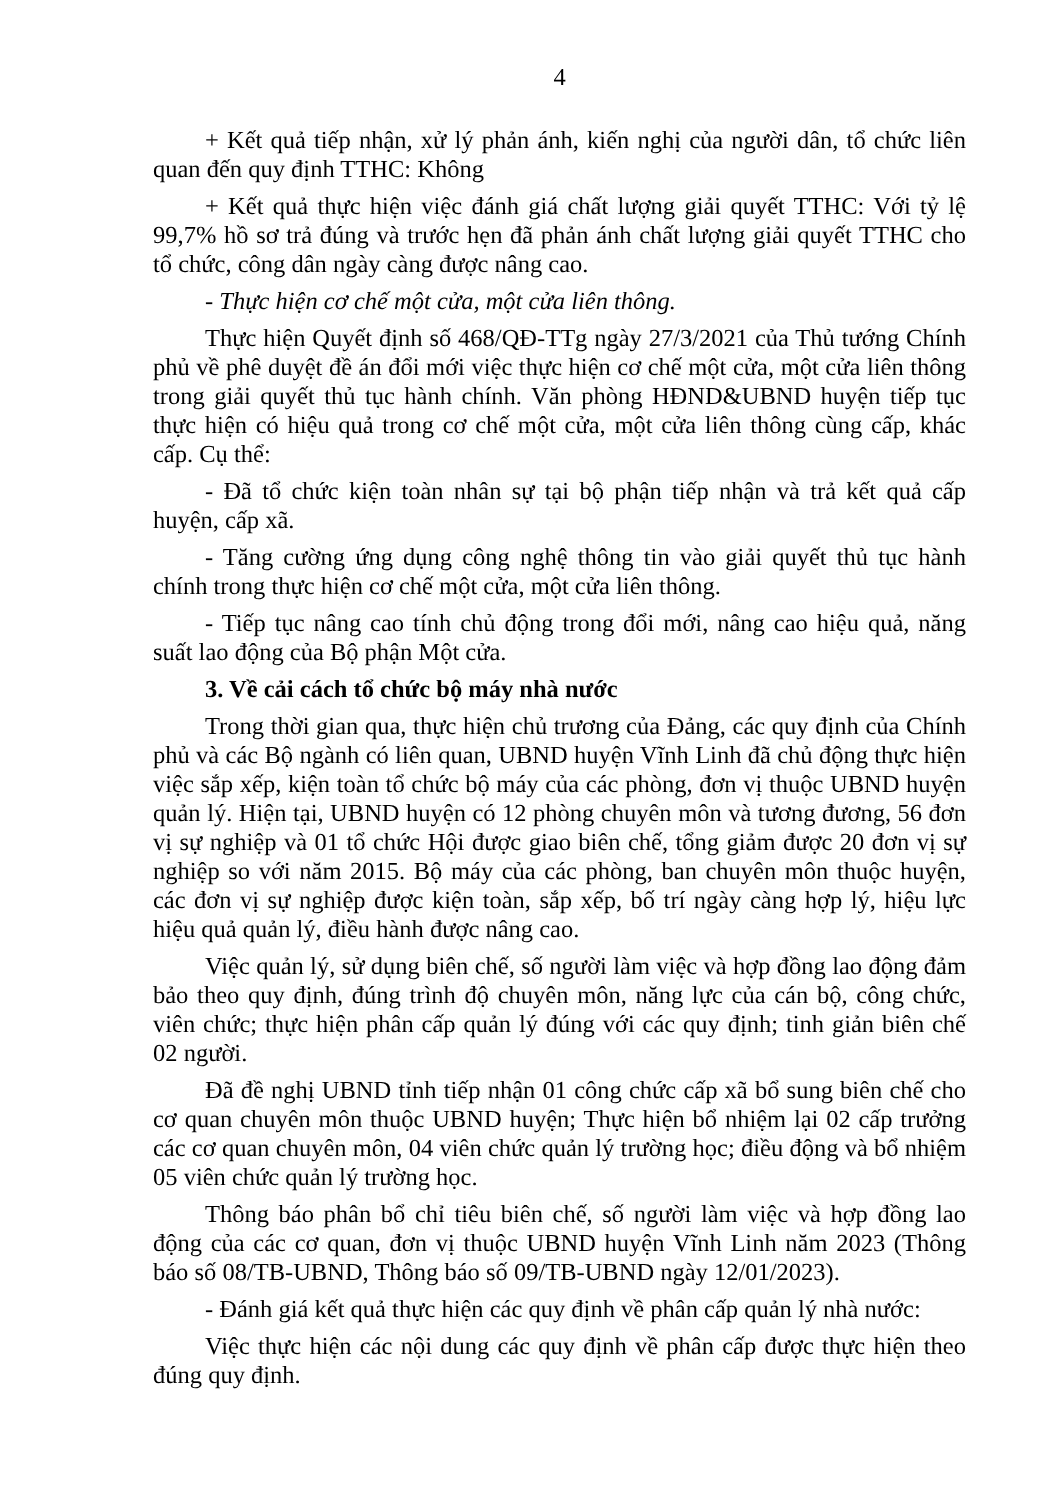4
+ Kết quả tiếp nhận, xử lý phản ánh, kiến nghị của người dân, tổ chức liên quan đến quy định TTHC: Không
+ Kết quả thực hiện việc đánh giá chất lượng giải quyết TTHC: Với tỷ lệ 99,7% hồ sơ trả đúng và trước hẹn đã phản ánh chất lượng giải quyết TTHC cho tổ chức, công dân ngày càng được nâng cao.
- Thực hiện cơ chế một cửa, một cửa liên thông.
Thực hiện Quyết định số 468/QĐ-TTg ngày 27/3/2021 của Thủ tướng Chính phủ về phê duyệt đề án đổi mới việc thực hiện cơ chế một cửa, một cửa liên thông trong giải quyết thủ tục hành chính. Văn phòng HĐND&UBND huyện tiếp tục thực hiện có hiệu quả trong cơ chế một cửa, một cửa liên thông cùng cấp, khác cấp. Cụ thể:
- Đã tổ chức kiện toàn nhân sự tại bộ phận tiếp nhận và trả kết quả cấp huyện, cấp xã.
- Tăng cường ứng dụng công nghệ thông tin vào giải quyết thủ tục hành chính trong thực hiện cơ chế một cửa, một cửa liên thông.
- Tiếp tục nâng cao tính chủ động trong đổi mới, nâng cao hiệu quả, năng suất lao động của Bộ phận Một cửa.
3. Về cải cách tổ chức bộ máy nhà nước
Trong thời gian qua, thực hiện chủ trương của Đảng, các quy định của Chính phủ và các Bộ ngành có liên quan, UBND huyện Vĩnh Linh đã chủ động thực hiện việc sắp xếp, kiện toàn tổ chức bộ máy của các phòng, đơn vị thuộc UBND huyện quản lý. Hiện tại, UBND huyện có 12 phòng chuyên môn và tương đương, 56 đơn vị sự nghiệp và 01 tổ chức Hội được giao biên chế, tổng giảm được 20 đơn vị sự nghiệp so với năm 2015. Bộ máy của các phòng, ban chuyên môn thuộc huyện, các đơn vị sự nghiệp được kiện toàn, sắp xếp, bố trí ngày càng hợp lý, hiệu lực hiệu quả quản lý, điều hành được nâng cao.
Việc quản lý, sử dụng biên chế, số người làm việc và hợp đồng lao động đảm bảo theo quy định, đúng trình độ chuyên môn, năng lực của cán bộ, công chức, viên chức; thực hiện phân cấp quản lý đúng với các quy định; tinh giản biên chế 02 người.
Đã đề nghị UBND tỉnh tiếp nhận 01 công chức cấp xã bổ sung biên chế cho cơ quan chuyên môn thuộc UBND huyện; Thực hiện bổ nhiệm lại 02 cấp trưởng các cơ quan chuyên môn, 04 viên chức quản lý trường học; điều động và bổ nhiệm 05 viên chức quản lý trường học.
Thông báo phân bổ chỉ tiêu biên chế, số người làm việc và hợp đồng lao động của các cơ quan, đơn vị thuộc UBND huyện Vĩnh Linh năm 2023 (Thông báo số 08/TB-UBND, Thông báo số 09/TB-UBND ngày 12/01/2023).
- Đánh giá kết quả thực hiện các quy định về phân cấp quản lý nhà nước:
Việc thực hiện các nội dung các quy định về phân cấp được thực hiện theo đúng quy định.